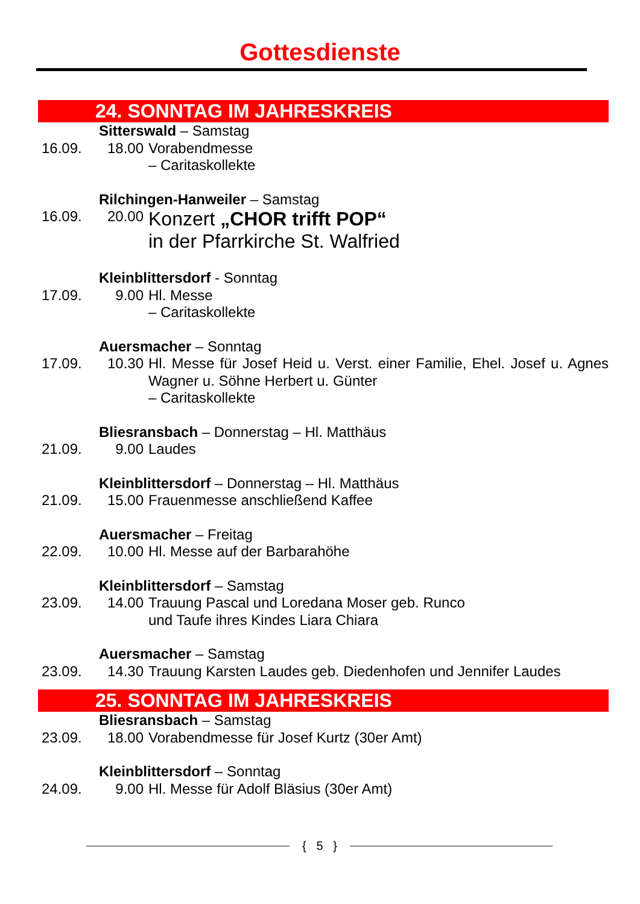Gottesdienste
24. SONNTAG IM JAHRESKREIS
| | Sitterswald – Samstag | |
| 16.09. | 18.00 | Vorabendmesse – Caritaskollekte |
| | Rilchingen-Hanweiler – Samstag | |
| 16.09. | 20.00 | Konzert „CHOR trifft POP“ in der Pfarrkirche St. Walfried |
| | Kleinblittersdorf - Sonntag | |
| 17.09. | 9.00 | Hl. Messe – Caritaskollekte |
| | Auersmacher – Sonntag | |
| 17.09. | 10.30 | Hl. Messe für Josef Heid u. Verst. einer Familie, Ehel. Josef u. Agnes Wagner u. Söhne Herbert u. Günter – Caritaskollekte |
| | Bliesransbach – Donnerstag – Hl. Matthäus | |
| 21.09. | 9.00 | Laudes |
| | Kleinblittersdorf – Donnerstag – Hl. Matthäus | |
| 21.09. | 15.00 | Frauenmesse anschließend Kaffee |
| | Auersmacher – Freitag | |
| 22.09. | 10.00 | Hl. Messe auf der Barbarahöhe |
| | Kleinblittersdorf – Samstag | |
| 23.09. | 14.00 | Trauung Pascal und Loredana Moser geb. Runco und Taufe ihres Kindes Liara Chiara |
| | Auersmacher – Samstag | |
| 23.09. | 14.30 | Trauung Karsten Laudes geb. Diedenhofen und Jennifer Laudes |
25. SONNTAG IM JAHRESKREIS
| | Bliesransbach – Samstag | |
| 23.09. | 18.00 | Vorabendmesse für Josef Kurtz (30er Amt) |
| | Kleinblittersdorf – Sonntag | |
| 24.09. | 9.00 | Hl. Messe für Adolf Bläsius (30er Amt) |
{ 5 }